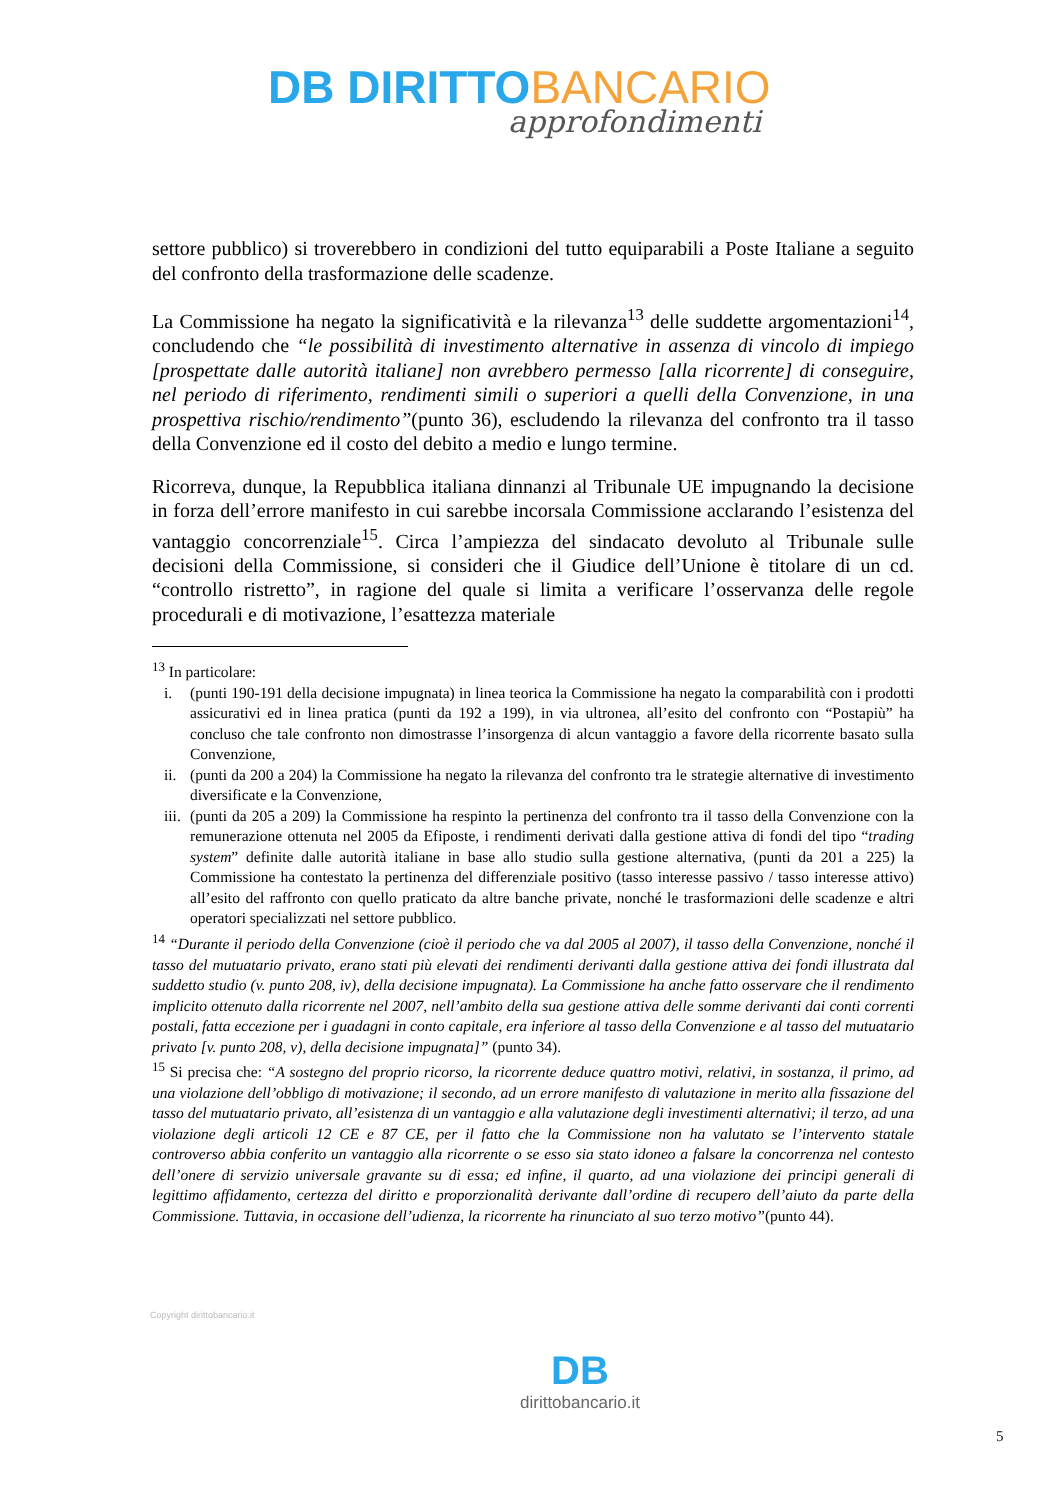DB DIRITTO BANCARIO
approfondimenti
settore pubblico) si troverebbero in condizioni del tutto equiparabili a Poste Italiane a seguito del confronto della trasformazione delle scadenze.
La Commissione ha negato la significatività e la rilevanza<sup>13</sup> delle suddette argomentazioni<sup>14</sup>, concludendo che “le possibilità di investimento alternative in assenza di vincolo di impiego [prospettate dalle autorità italiane] non avrebbero permesso [alla ricorrente] di conseguire, nel periodo di riferimento, rendimenti simili o superiori a quelli della Convenzione, in una prospettiva rischio/rendimento”(punto 36), escludendo la rilevanza del confronto tra il tasso della Convenzione ed il costo del debito a medio e lungo termine.
Ricorreva, dunque, la Repubblica italiana dinnanzi al Tribunale UE impugnando la decisione in forza dell’errore manifesto in cui sarebbe incorsala Commissione acclarando l’esistenza del vantaggio concorrenziale<sup>15</sup>. Circa l’ampiezza del sindacato devoluto al Tribunale sulle decisioni della Commissione, si consideri che il Giudice dell’Unione è titolare di un cd. “controllo ristretto”, in ragione del quale si limita a verificare l’osservanza delle regole procedurali e di motivazione, l’esattezza materiale
<sup>13</sup> In particolare:
i. (punti 190-191 della decisione impugnata) in linea teorica la Commissione ha negato la comparabilità con i prodotti assicurativi ed in linea pratica (punti da 192 a 199), in via ultronea, all’esito del confronto con “Postapiù” ha concluso che tale confronto non dimostrasse l’insorgenza di alcun vantaggio a favore della ricorrente basato sulla Convenzione,
ii. (punti da 200 a 204) la Commissione ha negato la rilevanza del confronto tra le strategie alternative di investimento diversificate e la Convenzione,
iii. (punti da 205 a 209) la Commissione ha respinto la pertinenza del confronto tra il tasso della Convenzione con la remunerazione ottenuta nel 2005 da Efiposte, i rendimenti derivati dalla gestione attiva di fondi del tipo “trading system” definite dalle autorità italiane in base allo studio sulla gestione alternativa, (punti da 201 a 225) la Commissione ha contestato la pertinenza del differenziale positivo (tasso interesse passivo / tasso interesse attivo) all’esito del raffronto con quello praticato da altre banche private, nonché le trasformazioni delle scadenze e altri operatori specializzati nel settore pubblico.
<sup>14</sup> “Durante il periodo della Convenzione (cioè il periodo che va dal 2005 al 2007), il tasso della Convenzione, nonché il tasso del mutuatario privato, erano stati più elevati dei rendimenti derivanti dalla gestione attiva dei fondi illustrata dal suddetto studio (v. punto 208, iv), della decisione impugnata). La Commissione ha anche fatto osservare che il rendimento implicito ottenuto dalla ricorrente nel 2007, nell’ambito della sua gestione attiva delle somme derivanti dai conti correnti postali, fatta eccezione per i guadagni in conto capitale, era inferiore al tasso della Convenzione e al tasso del mutuatario privato [v. punto 208, v), della decisione impugnata]” (punto 34).
<sup>15</sup> Si precisa che: “A sostegno del proprio ricorso, la ricorrente deduce quattro motivi, relativi, in sostanza, il primo, ad una violazione dell’obbligo di motivazione; il secondo, ad un errore manifesto di valutazione in merito alla fissazione del tasso del mutuatario privato, all’esistenza di un vantaggio e alla valutazione degli investimenti alternativi; il terzo, ad una violazione degli articoli 12 CE e 87 CE, per il fatto che la Commissione non ha valutato se l’intervento statale controverso abbia conferito un vantaggio alla ricorrente o se esso sia stato idoneo a falsare la concorrenza nel contesto dell’onere di servizio universale gravante su di essa; ed infine, il quarto, ad una violazione dei principi generali di legittimo affidamento, certezza del diritto e proporzionalità derivante dall’ordine di recupero dell’aiuto da parte della Commissione. Tuttavia, in occasione dell’udienza, la ricorrente ha rinunciato al suo terzo motivo”(punto 44).
Copyright dirittobancario.it
DB
dirittobancario.it
5